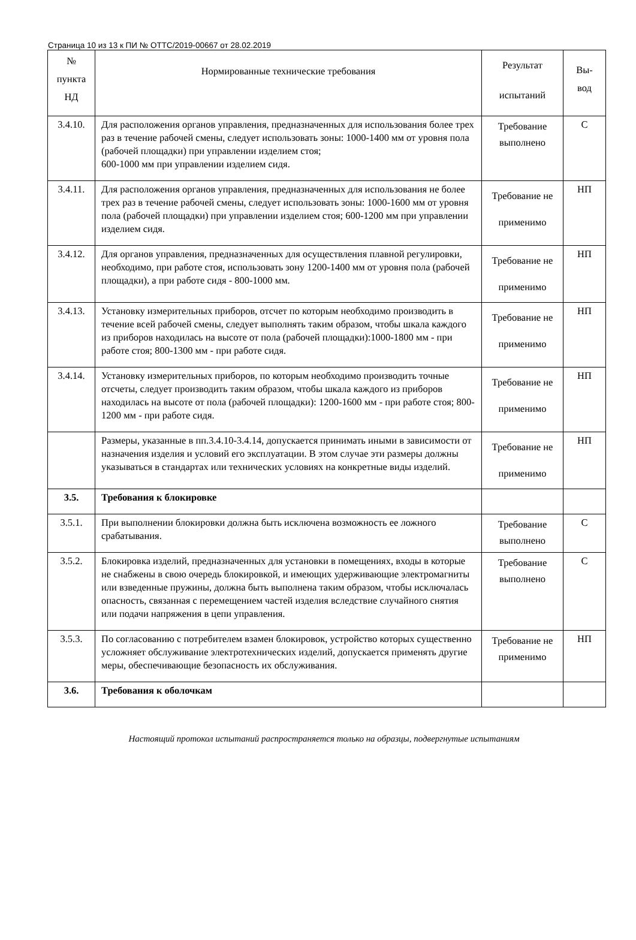Страница 10 из 13 к ПИ № ОТТС/2019-00667 от 28.02.2019
| № пункта НД | Нормированные технические требования | Результат испытаний | Вы- вод |
| 3.4.10. | Для расположения органов управления, предназначенных для использования более трех раз в течение рабочей смены, следует использовать зоны: 1000-1400 мм от уровня пола (рабочей площадки) при управлении изделием стоя; 600-1000 мм при управлении изделием сидя. | Требование выполнено | С |
| 3.4.11. | Для расположения органов управления, предназначенных для использования не более трех раз в течение рабочей смены, следует использовать зоны: 1000-1600 мм от уровня пола (рабочей площадки) при управлении изделием стоя; 600-1200 мм при управлении изделием сидя. | Требование не применимо | НП |
| 3.4.12. | Для органов управления, предназначенных для осуществления плавной регулировки, необходимо, при работе стоя, использовать зону 1200-1400 мм от уровня пола (рабочей площадки), а при работе сидя - 800-1000 мм. | Требование не применимо | НП |
| 3.4.13. | Установку измерительных приборов, отсчет по которым необходимо производить в течение всей рабочей смены, следует выполнять таким образом, чтобы шкала каждого из приборов находилась на высоте от пола (рабочей площадки):1000-1800 мм - при работе стоя; 800-1300 мм - при работе сидя. | Требование не применимо | НП |
| 3.4.14. | Установку измерительных приборов, по которым необходимо производить точные отсчеты, следует производить таким образом, чтобы шкала каждого из приборов находилась на высоте от пола (рабочей площадки): 1200-1600 мм - при работе стоя; 800-1200 мм - при работе сидя. | Требование не применимо | НП |
| | Размеры, указанные в пп.3.4.10-3.4.14, допускается принимать иными в зависимости от назначения изделия и условий его эксплуатации. В этом случае эти размеры должны указываться в стандартах или технических условиях на конкретные виды изделий. | Требование не применимо | НП |
| 3.5. | Требования к блокировке | | |
| 3.5.1. | При выполнении блокировки должна быть исключена возможность ее ложного срабатывания. | Требование выполнено | С |
| 3.5.2. | Блокировка изделий, предназначенных для установки в помещениях, входы в которые не снабжены в свою очередь блокировкой, и имеющих удерживающие электромагниты или взведенные пружины, должна быть выполнена таким образом, чтобы исключалась опасность, связанная с перемещением частей изделия вследствие случайного снятия или подачи напряжения в цепи управления. | Требование выполнено | С |
| 3.5.3. | По согласованию с потребителем взамен блокировок, устройство которых существенно усложняет обслуживание электротехнических изделий, допускается применять другие меры, обеспечивающие безопасность их обслуживания. | Требование не применимо | НП |
| 3.6. | Требования к оболочкам | | |
Настоящий протокол испытаний распространяется только на образцы, подвергнутые испытаниям